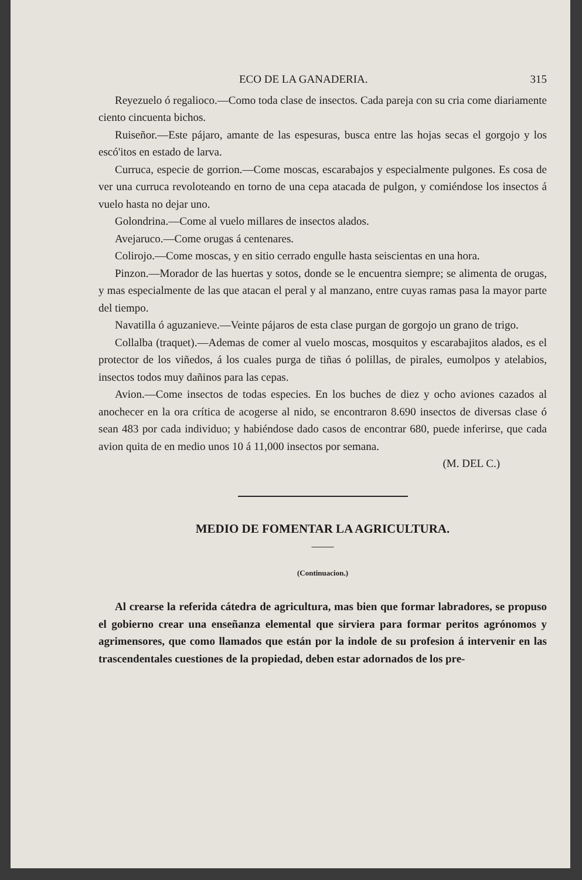ECO DE LA GANADERIA. 315
Reyezuelo ó regalioco.—Como toda clase de insectos. Cada pareja con su cria come diariamente ciento cincuenta bichos.
Ruiseñor.—Este pájaro, amante de las espesuras, busca entre las hojas secas el gorgojo y los escó'itos en estado de larva.
Curruca, especie de gorrion.—Come moscas, escarabajos y especialmente pulgones. Es cosa de ver una curruca revoloteando en torno de una cepa atacada de pulgon, y comiéndose los insectos á vuelo hasta no dejar uno.
Golondrina.—Come al vuelo millares de insectos alados.
Avejaruco.—Come orugas á centenares.
Colirojo.—Come moscas, y en sitio cerrado engulle hasta seiscientas en una hora.
Pinzon.—Morador de las huertas y sotos, donde se le encuentra siempre; se alimenta de orugas, y mas especialmente de las que atacan el peral y al manzano, entre cuyas ramas pasa la mayor parte del tiempo.
Navatilla ó aguzanieve.—Veinte pájaros de esta clase purgan de gorgojo un grano de trigo.
Collalba (traquet).—Ademas de comer al vuelo moscas, mosquitos y escarabajitos alados, es el protector de los viñedos, á los cuales purga de tiñas ó polillas, de pirales, eumolpos y atelabios, insectos todos muy dañinos para las cepas.
Avion.—Come insectos de todas especies. En los buches de diez y ocho aviones cazados al anochecer en la ora crítica de acogerse al nido, se encontraron 8.690 insectos de diversas clase ó sean 483 por cada individuo; y habiéndose dado casos de encontrar 680, puede inferirse, que cada avion quita de en medio unos 10 á 11,000 insectos por semana.
(M. DEL C.)
MEDIO DE FOMENTAR LA AGRICULTURA.
——
(Continuacion.)
Al crearse la referida cátedra de agricultura, mas bien que formar labradores, se propuso el gobierno crear una enseñanza elemental que sirviera para formar peritos agrónomos y agrimensores, que como llamados que están por la indole de su profesion á intervenir en las trascendentales cuestiones de la propiedad, deben estar adornados de los pre-